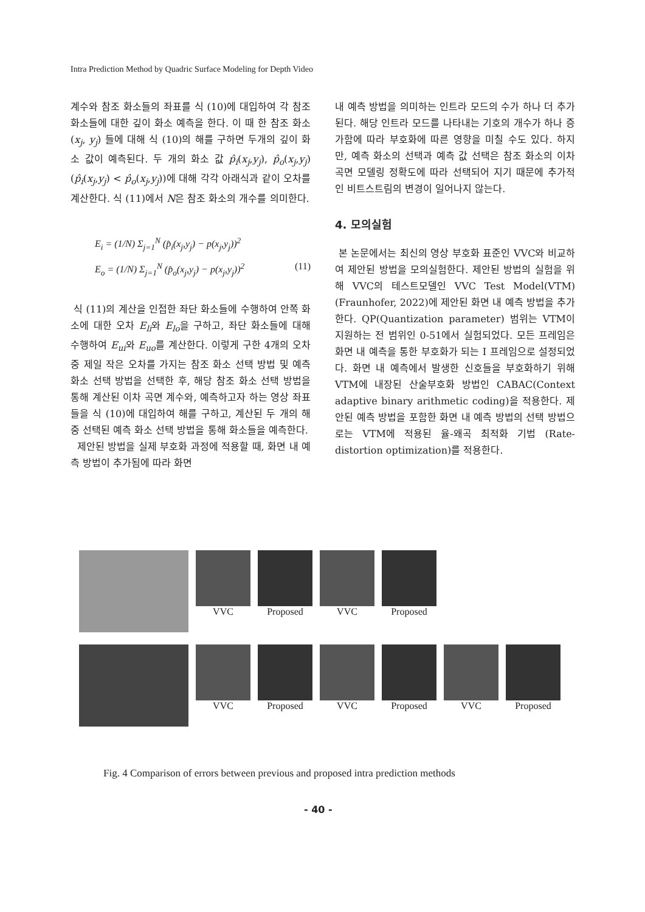Intra Prediction Method by Quadric Surface Modeling for Depth Video
계수와 참조 화소들의 좌표를 식 (10)에 대입하여 각 참조 화소들에 대한 깊이 화소 예측을 한다. 이 때 한 참조 화소 (x<sub>j</sub>, y<sub>j</sub>) 들에 대해 식 (10)의 해를 구하면 두개의 깊이 화소 값이 예측된다. 두 개의 화소 값 p̂<sub>i</sub>(x<sub>j</sub>,y<sub>j</sub>), p̂<sub>o</sub>(x<sub>j</sub>,y<sub>j</sub>) (p̂<sub>i</sub>(x<sub>j</sub>,y<sub>j</sub>) < p̂<sub>o</sub>(x<sub>j</sub>,y<sub>j</sub>))에 대해 각각 아래식과 같이 오차를 계산한다. 식 (11)에서 N은 참조 화소의 개수를 의미한다.
E<sub>i</sub> = (1/N) Σ<sub>j=1</sub><sup>N</sup> (p̂<sub>i</sub>(x<sub>j</sub>,y<sub>j</sub>) − p(x<sub>j</sub>,y<sub>j</sub>))<sup>2</sup>
E<sub>o</sub> = (1/N) Σ<sub>j=1</sub><sup>N</sup> (p̂<sub>o</sub>(x<sub>j</sub>,y<sub>j</sub>) − p(x<sub>j</sub>,y<sub>j</sub>))<sup>2</sup> (11)
식 (11)의 계산을 인접한 좌단 화소들에 수행하여 안쪽 화소에 대한 오차 E<sub>li</sub>와 E<sub>lo</sub>을 구하고, 좌단 화소들에 대해 수행하여 E<sub>ui</sub>와 E<sub>uo</sub>를 계산한다. 이렇게 구한 4개의 오차 중 제일 작은 오차를 가지는 참조 화소 선택 방법 및 예측 화소 선택 방법을 선택한 후, 해당 참조 화소 선택 방법을 통해 계산된 이차 곡면 계수와, 예측하고자 하는 영상 좌표들을 식 (10)에 대입하여 해를 구하고, 계산된 두 개의 해 중 선택된 예측 화소 선택 방법을 통해 화소들을 예측한다.
제안된 방법을 실제 부호화 과정에 적용할 때, 화면 내 예측 방법이 추가됨에 따라 화면
내 예측 방법을 의미하는 인트라 모드의 수가 하나 더 추가된다. 해당 인트라 모드를 나타내는 기호의 개수가 하나 증가함에 따라 부호화에 따른 영향을 미칠 수도 있다. 하지만, 예측 화소의 선택과 예측 값 선택은 참조 화소의 이차 곡면 모델링 정확도에 따라 선택되어 지기 때문에 추가적인 비트스트림의 변경이 일어나지 않는다.
4. 모의실험
본 논문에서는 최신의 영상 부호화 표준인 VVC와 비교하여 제안된 방법을 모의실험한다. 제안된 방법의 실험을 위해 VVC의 테스트모델인 VVC Test Model(VTM)(Fraunhofer, 2022)에 제안된 화면 내 예측 방법을 추가한다. QP(Quantization parameter) 범위는 VTM이 지원하는 전 범위인 0-51에서 실험되었다. 모든 프레임은 화면 내 예측을 통한 부호화가 되는 I 프레임으로 설정되었다. 화면 내 예측에서 발생한 신호들을 부호화하기 위해 VTM에 내장된 산술부호화 방법인 CABAC(Context adaptive binary arithmetic coding)을 적용한다. 제안된 예측 방법을 포함한 화면 내 예측 방법의 선택 방법으로는 VTM에 적용된 율-왜곡 최적화 기법 (Rate-distortion optimization)를 적용한다.
VVC Proposed VVC Proposed
VVC Proposed VVC Proposed VVC Proposed
Fig. 4 Comparison of errors between previous and proposed intra prediction methods
- 40 -